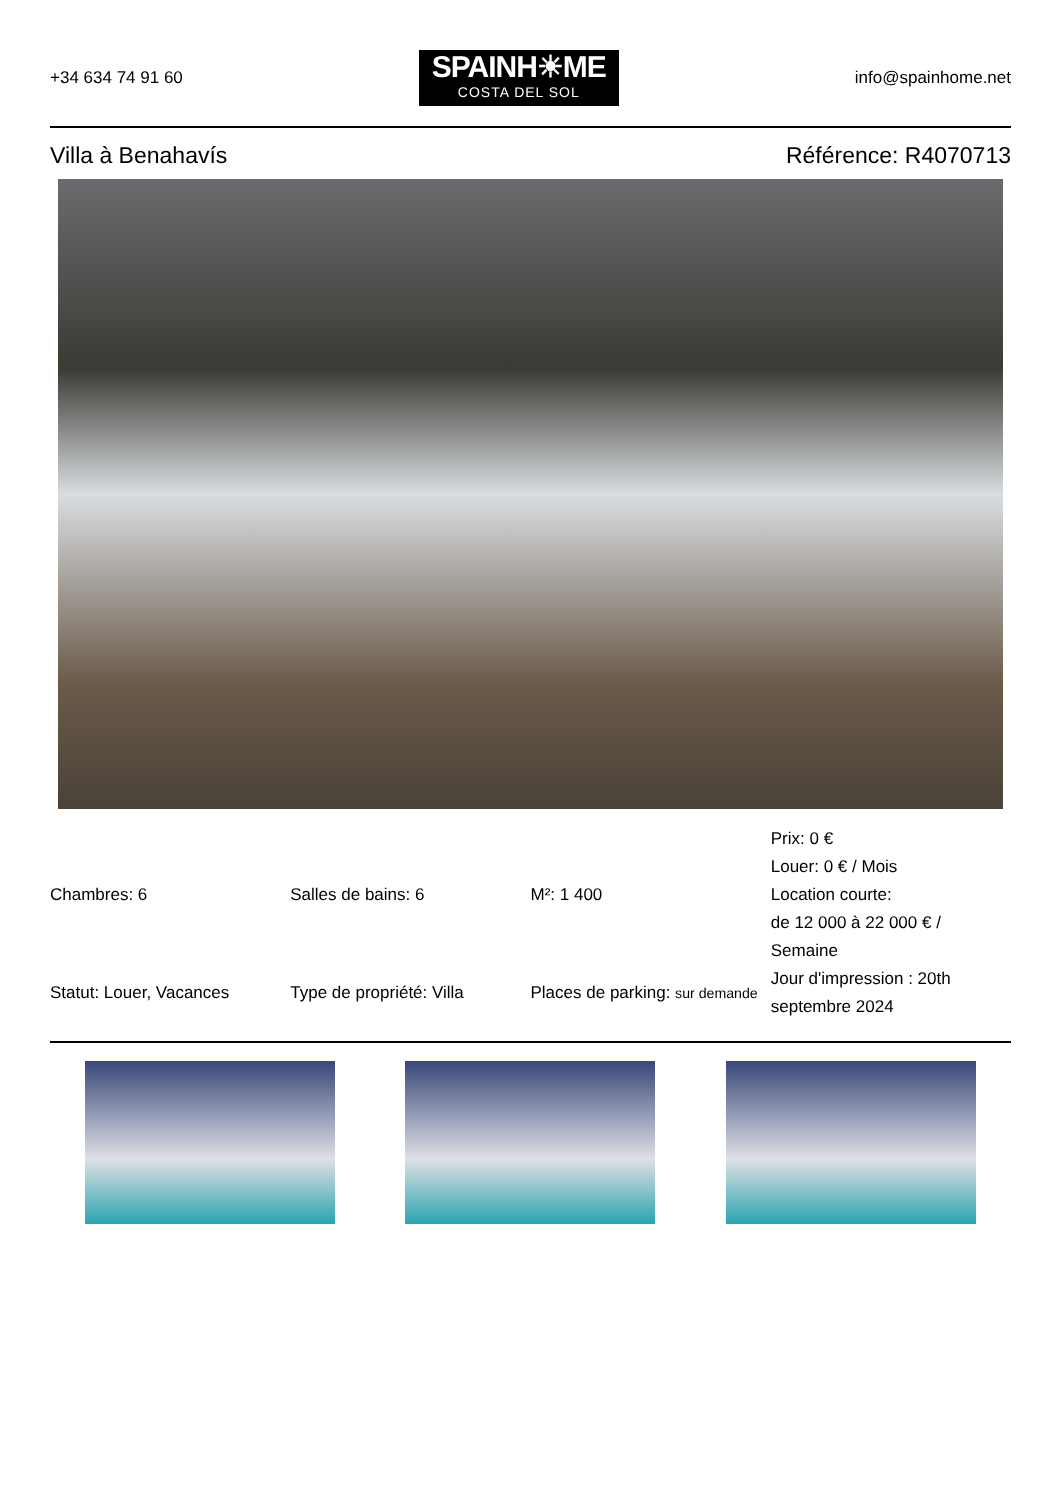+34 634 74 91 60
SPAINH☀ME
COSTA DEL SOL
info@spainhome.net
Villa à Benahavís Référence: R4070713
| Chambres: 6 | Salles de bains: 6 | M²: 1 400 | Prix: 0 € Louer: 0 € / Mois Location courte: de 12 000 à 22 000 € / Semaine |
| Statut: Louer, Vacances | Type de propriété: Villa | Places de parking: sur demande | Jour d'impression : 20th septembre 2024 |